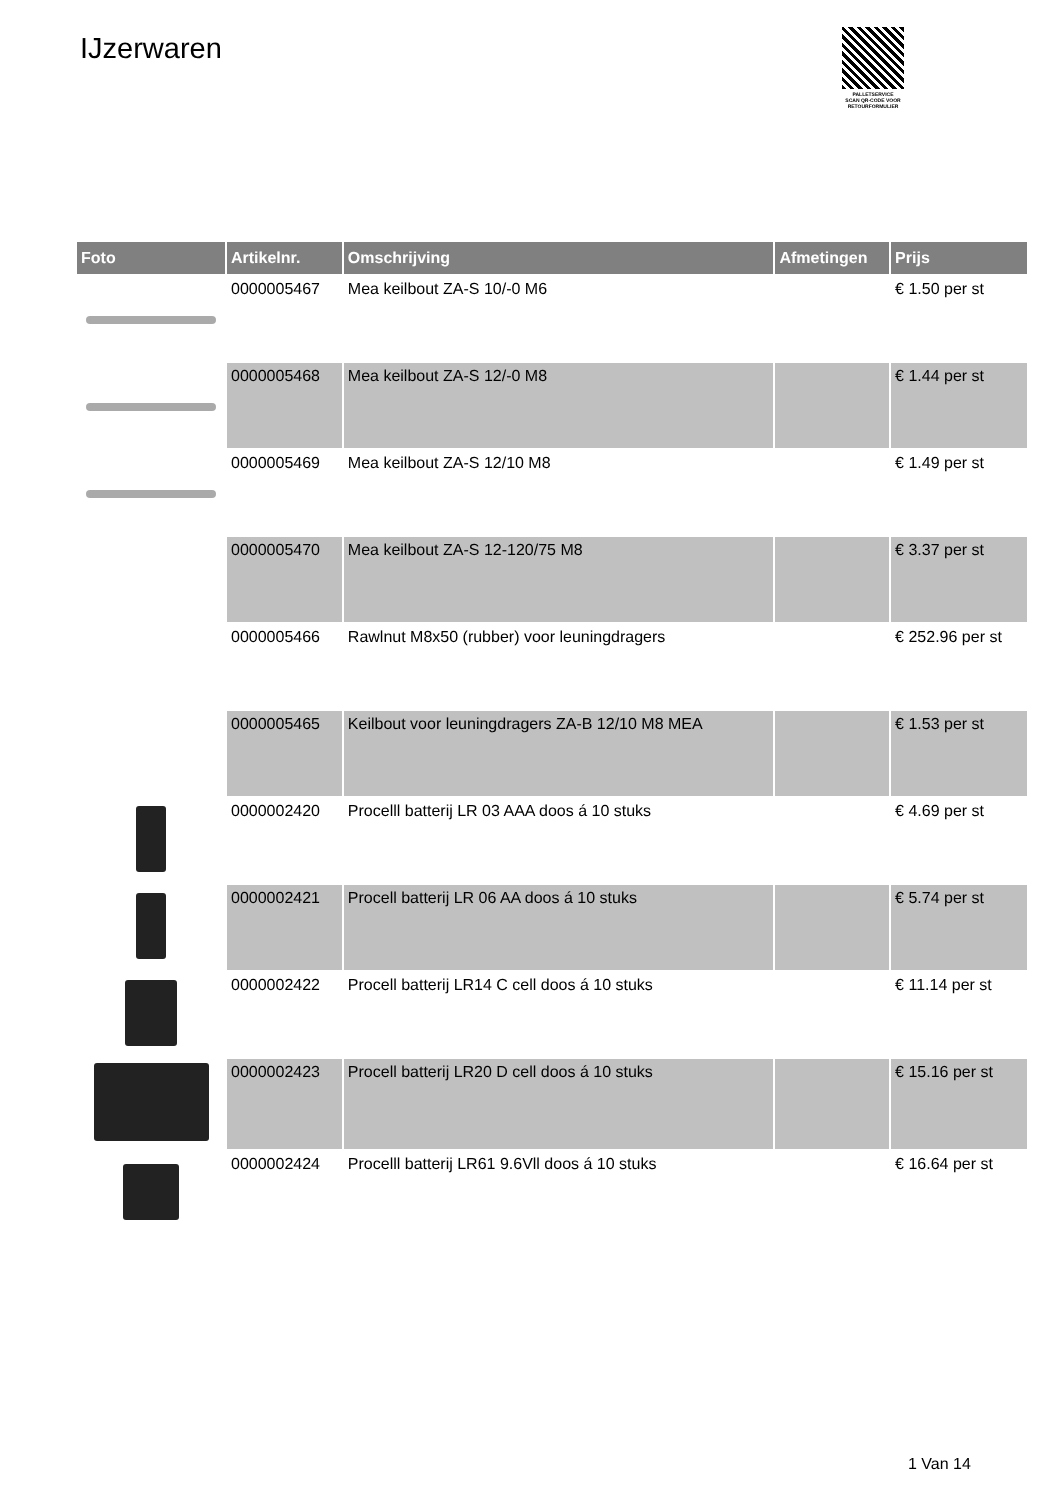IJzerwaren
PALLETSERVICE
SCAN QR-CODE VOOR
RETOURFORMULIER
| Foto | Artikelnr. | Omschrijving | Afmetingen | Prijs |
| --- | --- | --- | --- | --- |
| | 0000005467 | Mea keilbout ZA-S 10/-0 M6 | | € 1.50 per st |
| | 0000005468 | Mea keilbout ZA-S 12/-0 M8 | | € 1.44 per st |
| | 0000005469 | Mea keilbout ZA-S 12/10 M8 | | € 1.49 per st |
| | 0000005470 | Mea keilbout ZA-S 12-120/75 M8 | | € 3.37 per st |
| | 0000005466 | Rawlnut M8x50 (rubber) voor leuningdragers | | € 252.96 per st |
| | 0000005465 | Keilbout voor leuningdragers ZA-B 12/10 M8 MEA | | € 1.53 per st |
| | 0000002420 | Procelll batterij LR 03 AAA doos á 10 stuks | | € 4.69 per st |
| | 0000002421 | Procell batterij LR 06 AA doos á 10 stuks | | € 5.74 per st |
| | 0000002422 | Procell batterij LR14 C cell doos á 10 stuks | | € 11.14 per st |
| | 0000002423 | Procell batterij LR20 D cell doos á 10 stuks | | € 15.16 per st |
| | 0000002424 | Procelll batterij LR61 9.6Vll doos á 10 stuks | | € 16.64 per st |
1 Van 14